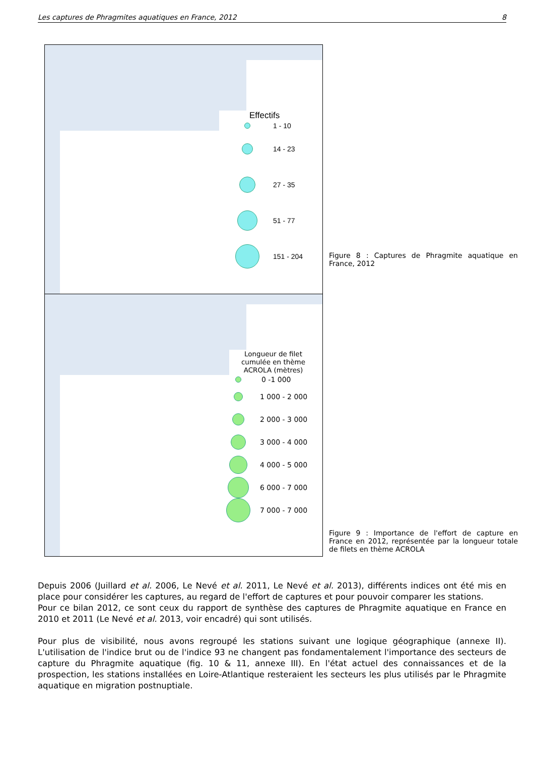Les captures de Phragmites aquatiques en France, 2012 8
Effectifs
1 - 10
14 - 23
27 - 35
51 - 77
151 - 204
Longueur de filet cumulée en thème ACROLA (mètres)
0 -1 000
1 000 - 2 000
2 000 - 3 000
3 000 - 4 000
4 000 - 5 000
6 000 - 7 000
7 000 - 7 000
Figure 8 : Captures de Phragmite aquatique en France, 2012
Figure 9 : Importance de l'effort de capture en France en 2012, représentée par la longueur totale de filets en thème ACROLA
Depuis 2006 (Juillard et al. 2006, Le Nevé et al. 2011, Le Nevé et al. 2013), différents indices ont été mis en place pour considérer les captures, au regard de l'effort de captures et pour pouvoir comparer les stations.
Pour ce bilan 2012, ce sont ceux du rapport de synthèse des captures de Phragmite aquatique en France en 2010 et 2011 (Le Nevé et al. 2013, voir encadré) qui sont utilisés.
Pour plus de visibilité, nous avons regroupé les stations suivant une logique géographique (annexe II). L'utilisation de l'indice brut ou de l'indice 93 ne changent pas fondamentalement l'importance des secteurs de capture du Phragmite aquatique (fig. 10 & 11, annexe III). En l'état actuel des connaissances et de la prospection, les stations installées en Loire-Atlantique resteraient les secteurs les plus utilisés par le Phragmite aquatique en migration postnuptiale.